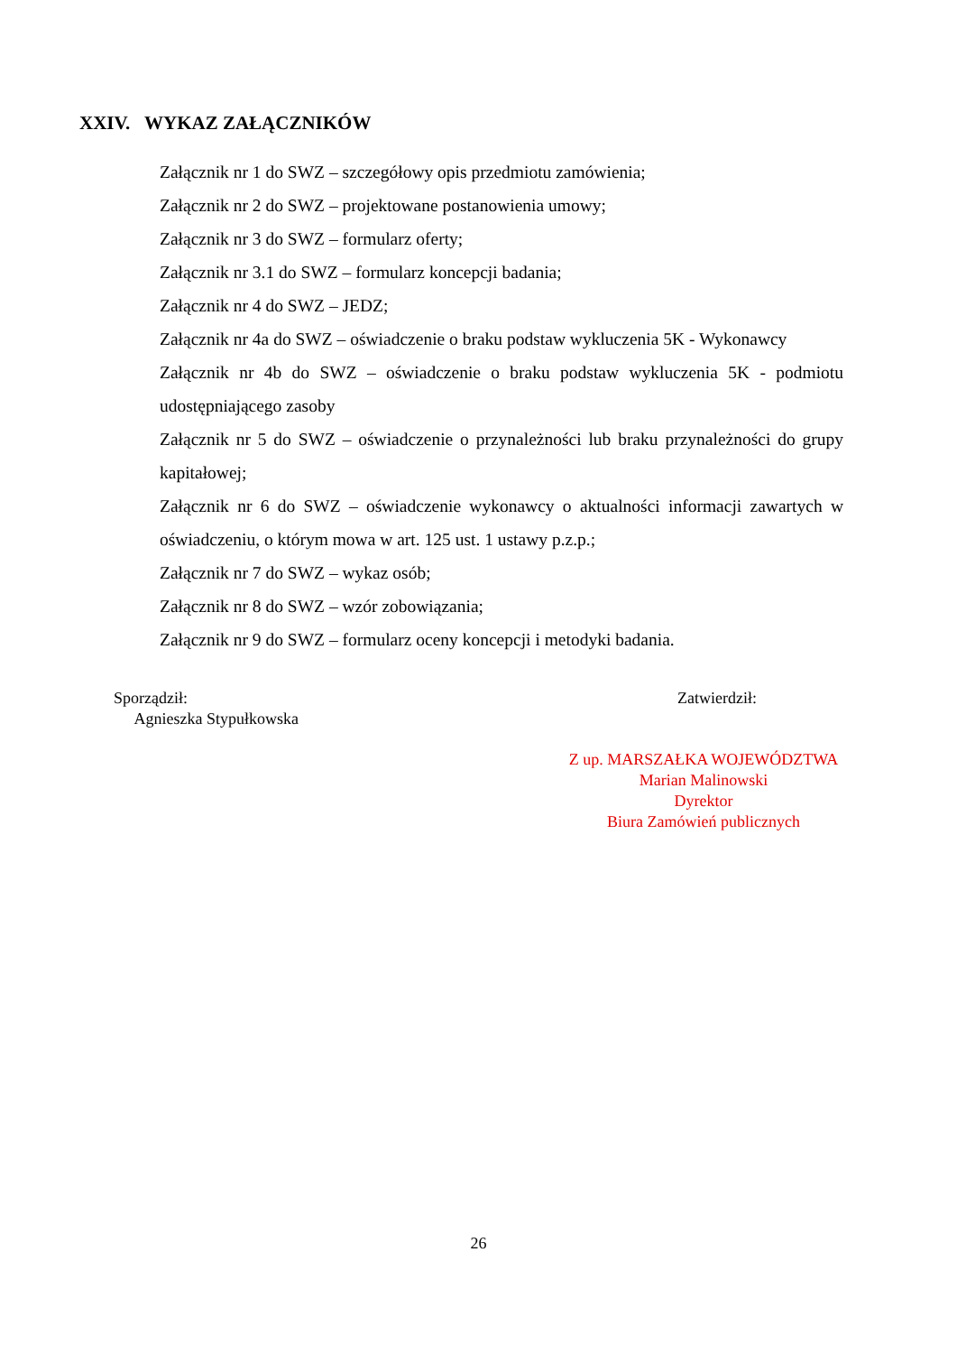XXIV. WYKAZ ZAŁĄCZNIKÓW
Załącznik nr 1 do SWZ – szczegółowy opis przedmiotu zamówienia;
Załącznik nr 2 do SWZ – projektowane postanowienia umowy;
Załącznik nr 3 do SWZ – formularz oferty;
Załącznik nr 3.1 do SWZ – formularz koncepcji badania;
Załącznik nr 4 do SWZ – JEDZ;
Załącznik nr 4a do SWZ – oświadczenie o braku podstaw wykluczenia 5K - Wykonawcy
Załącznik nr 4b do SWZ – oświadczenie o braku podstaw wykluczenia 5K - podmiotu udostępniającego zasoby
Załącznik nr 5 do SWZ – oświadczenie o przynależności lub braku przynależności do grupy kapitałowej;
Załącznik nr 6 do SWZ – oświadczenie wykonawcy o aktualności informacji zawartych w oświadczeniu, o którym mowa w art. 125 ust. 1 ustawy p.z.p.;
Załącznik nr 7 do SWZ – wykaz osób;
Załącznik nr 8 do SWZ – wzór zobowiązania;
Załącznik nr 9 do SWZ – formularz oceny koncepcji i metodyki badania.
Sporządził:
Agnieszka Stypułkowska
Zatwierdził:
Z up. MARSZAŁKA WOJEWÓDZTWA
Marian Malinowski
Dyrektor
Biura Zamówień publicznych
26